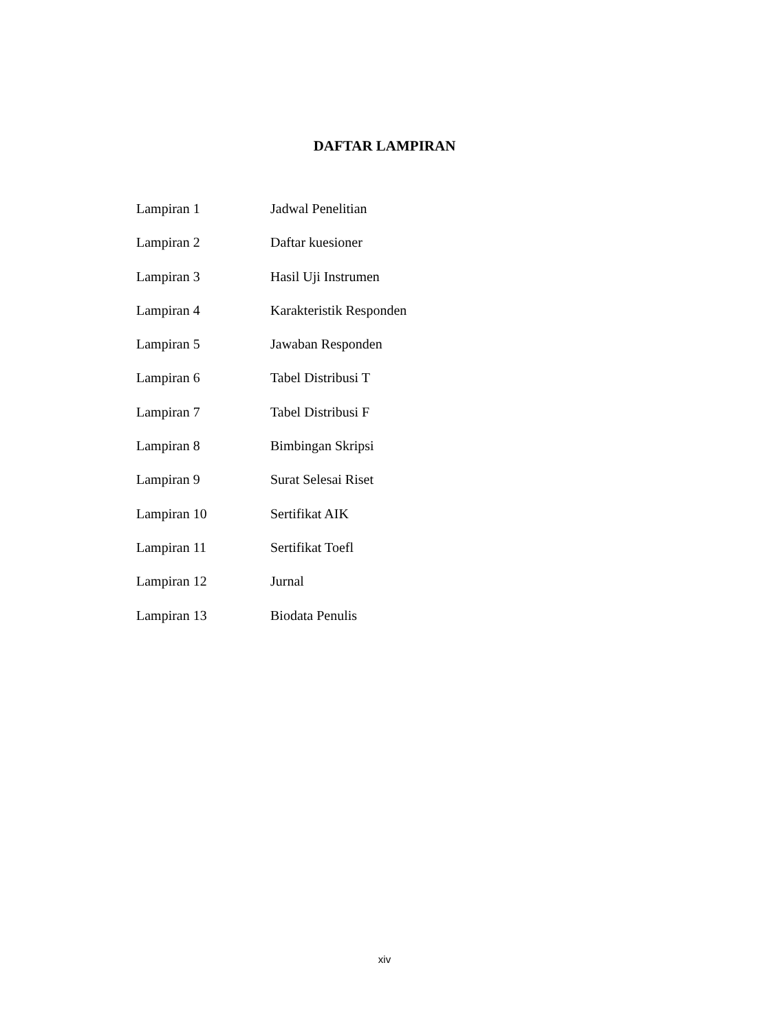DAFTAR LAMPIRAN
| Lampiran 1 | Jadwal Penelitian |
| Lampiran 2 | Daftar kuesioner |
| Lampiran 3 | Hasil Uji Instrumen |
| Lampiran 4 | Karakteristik Responden |
| Lampiran 5 | Jawaban Responden |
| Lampiran 6 | Tabel Distribusi T |
| Lampiran 7 | Tabel Distribusi F |
| Lampiran 8 | Bimbingan Skripsi |
| Lampiran 9 | Surat Selesai Riset |
| Lampiran 10 | Sertifikat AIK |
| Lampiran 11 | Sertifikat Toefl |
| Lampiran 12 | Jurnal |
| Lampiran 13 | Biodata Penulis |
xiv